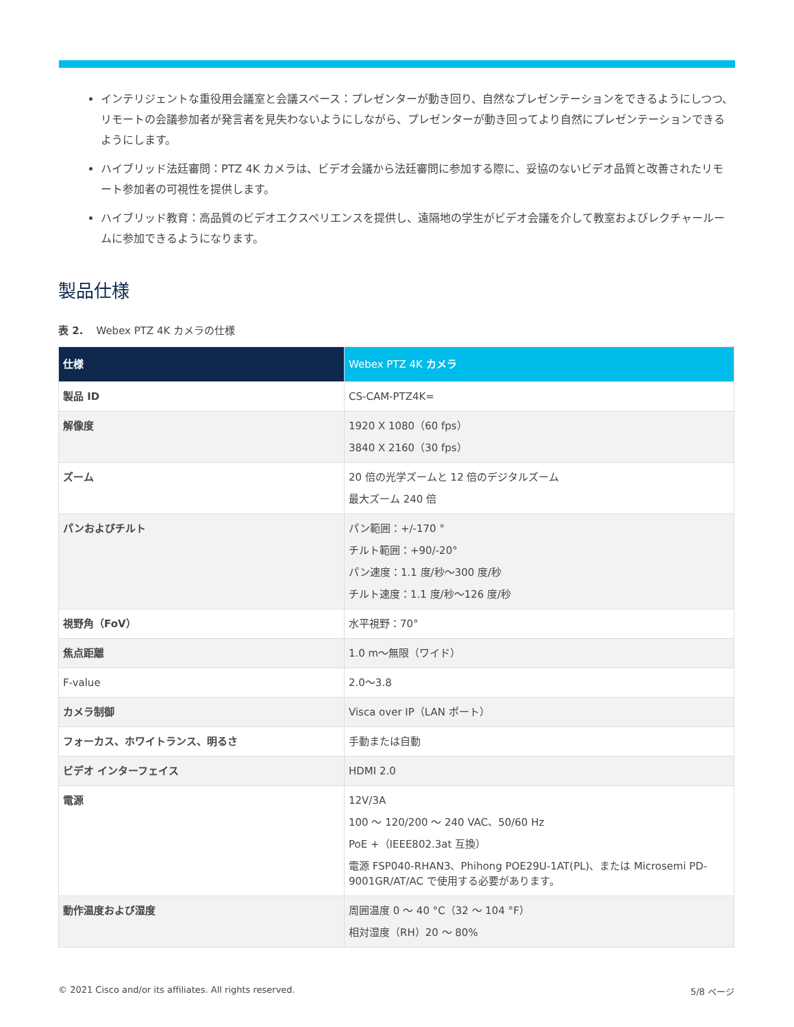インテリジェントな重役用会議室と会議スペース：プレゼンターが動き回り、自然なプレゼンテーションをできるようにしつつ、リモートの会議参加者が発言者を見失わないようにしながら、プレゼンターが動き回ってより自然にプレゼンテーションできるようにします。
ハイブリッド法廷審問：PTZ 4K カメラは、ビデオ会議から法廷審問に参加する際に、妥協のないビデオ品質と改善されたリモート参加者の可視性を提供します。
ハイブリッド教育：高品質のビデオエクスペリエンスを提供し、遠隔地の学生がビデオ会議を介して教室およびレクチャールームに参加できるようになります。
製品仕様
表 2. Webex PTZ 4K カメラの仕様
| 仕様 | Webex PTZ 4K カメラ |
| --- | --- |
| 製品 ID | CS-CAM-PTZ4K= |
| 解像度 | 1920 X 1080（60 fps） 3840 X 2160（30 fps） |
| ズーム | 20 倍の光学ズームと 12 倍のデジタルズーム 最大ズーム 240 倍 |
| パンおよびチルト | パン範囲：+/-170 ° チルト範囲：+90/-20° パン速度：1.1 度/秒～300 度/秒 チルト速度：1.1 度/秒～126 度/秒 |
| 視野角（FoV） | 水平視野：70° |
| 焦点距離 | 1.0 m～無限（ワイド） |
| F-value | 2.0～3.8 |
| カメラ制御 | Visca over IP（LAN ポート） |
| フォーカス、ホワイトランス、明るさ | 手動または自動 |
| ビデオ インターフェイス | HDMI 2.0 |
| 電源 | 12V/3A 100 ～ 120/200 ～ 240 VAC、50/60 Hz PoE +（IEEE802.3at 互換） 電源 FSP040-RHAN3、Phihong POE29U-1AT(PL)、または Microsemi PD-9001GR/AT/AC で使用する必要があります。 |
| 動作温度および湿度 | 周囲温度 0 ～ 40 °C（32 ～ 104 °F） 相対湿度（RH）20 ～ 80% |
© 2021 Cisco and/or its affiliates. All rights reserved. 5/8 ページ